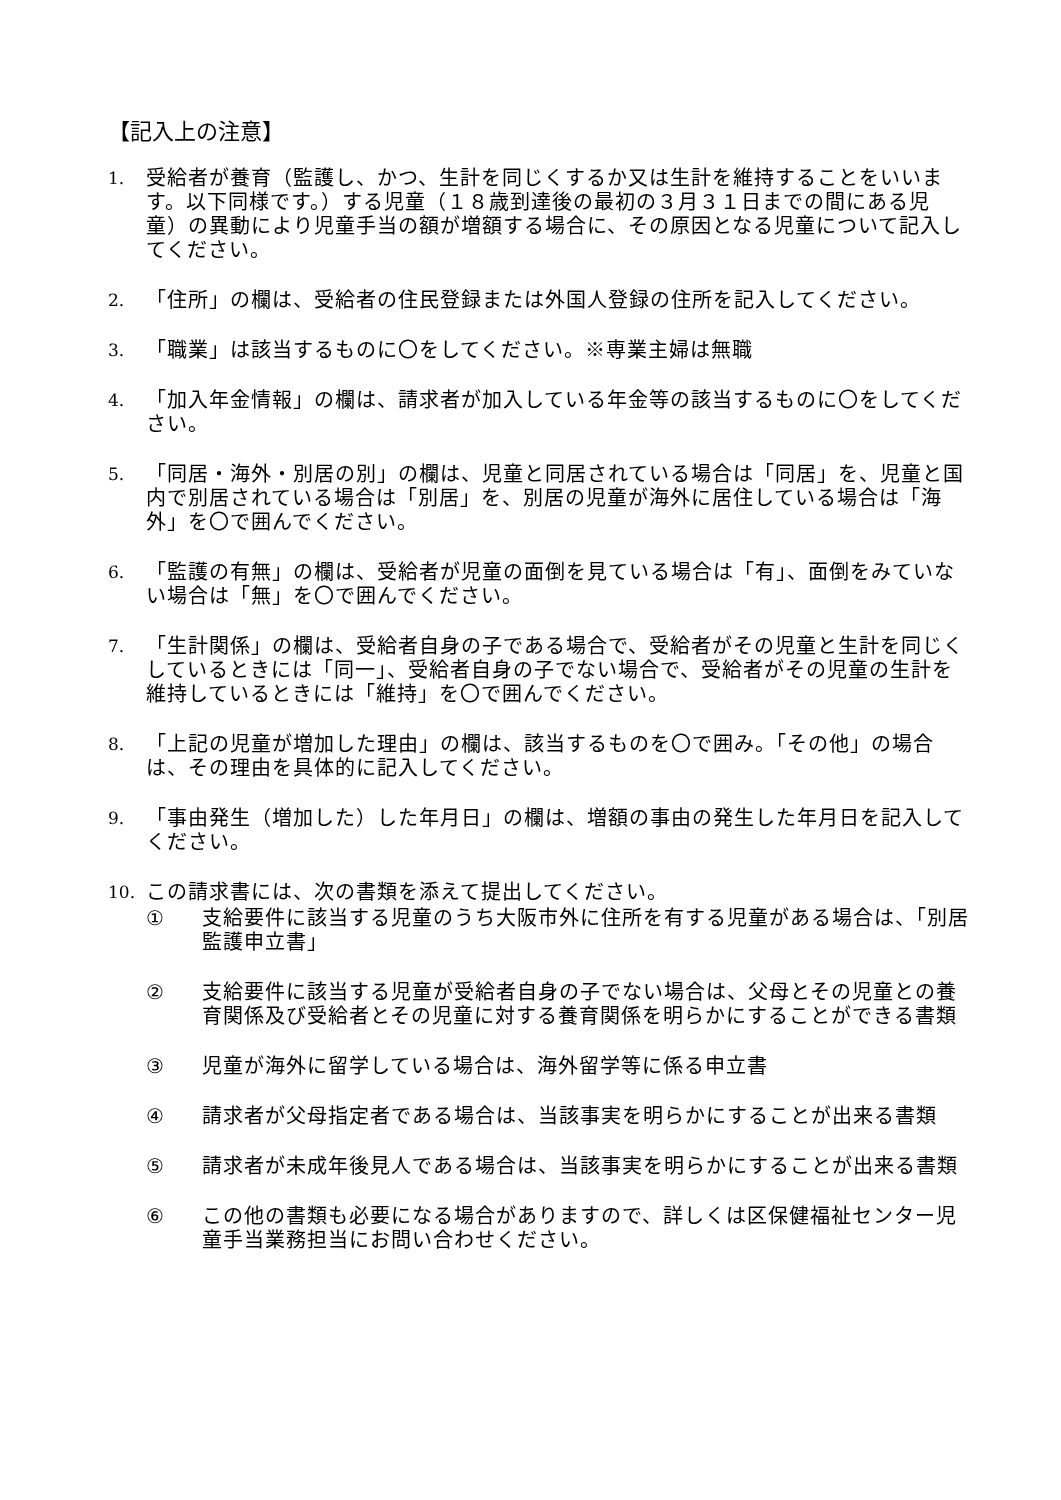【記入上の注意】
1.
受給者が養育（監護し、かつ、生計を同じくするか又は生計を維持することをいいます。以下同様です。）する児童（１８歳到達後の最初の３月３１日までの間にある児童）の異動により児童手当の額が増額する場合に、その原因となる児童について記入してください。
2.
「住所」の欄は、受給者の住民登録または外国人登録の住所を記入してください。
3.
「職業」は該当するものに〇をしてください。※専業主婦は無職
4.
「加入年金情報」の欄は、請求者が加入している年金等の該当するものに〇をしてください。
5.
「同居・海外・別居の別」の欄は、児童と同居されている場合は「同居」を、児童と国内で別居されている場合は「別居」を、別居の児童が海外に居住している場合は「海外」を〇で囲んでください。
6.
「監護の有無」の欄は、受給者が児童の面倒を見ている場合は「有」、面倒をみていない場合は「無」を〇で囲んでください。
7.
「生計関係」の欄は、受給者自身の子である場合で、受給者がその児童と生計を同じくしているときには「同一」、受給者自身の子でない場合で、受給者がその児童の生計を維持しているときには「維持」を〇で囲んでください。
8.
「上記の児童が増加した理由」の欄は、該当するものを〇で囲み。「その他」の場合は、その理由を具体的に記入してください。
9.
「事由発生（増加した）した年月日」の欄は、増額の事由の発生した年月日を記入してください。
10.
この請求書には、次の書類を添えて提出してください。
① 支給要件に該当する児童のうち大阪市外に住所を有する児童がある場合は、「別居監護申立書」
② 支給要件に該当する児童が受給者自身の子でない場合は、父母とその児童との養育関係及び受給者とその児童に対する養育関係を明らかにすることができる書類
③ 児童が海外に留学している場合は、海外留学等に係る申立書
④ 請求者が父母指定者である場合は、当該事実を明らかにすることが出来る書類
⑤ 請求者が未成年後見人である場合は、当該事実を明らかにすることが出来る書類
⑥ この他の書類も必要になる場合がありますので、詳しくは区保健福祉センター児童手当業務担当にお問い合わせください。